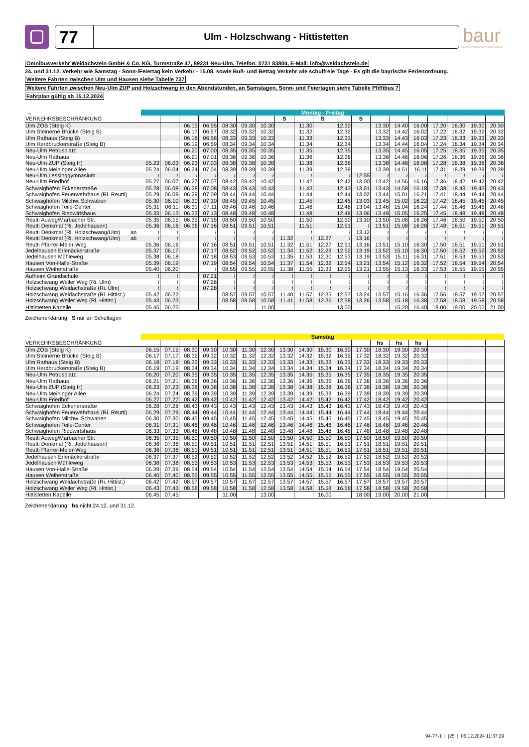77
Ulm - Holzschwang - Hittistetten
baur
Omnibus Weidachstein GmbH&CoKG
Omnibusverkehr Weidachstein GmbH & Co. KG, Turmstraße 47, 89231 Neu-Ulm, Telefon: 0731 83804, E-Mail: info@weidachstein.de
24. und 31.12. Verkehr wie Samstag - Sonn-/Feiertag kein Verkehr - 15.08. sowie Buß- und Bettag Verkehr wie schulfreie Tage - Es gilt die bayrische Ferienordnung.
Weitere Fahrten zwischen Ulm und Hausen siehe Tabelle 737
Weitere Fahrten zwischen Neu-Ulm ZUP und Holzschwang in den Abendstunden, an Samstagen, Sonn- und Feiertagen siehe Tabelle Pfiffibus 7
Fahrplan gültig ab 15.12.2024
| → | | Montag - Freitag | | | | | | | | | | | | | | | | | | |
| --- | --- | --- | --- | --- | --- | --- | --- | --- | --- | --- | --- | --- | --- | --- | --- | --- | --- | --- | --- | --- |
| VERKEHRSBESCHRÄNKUNG | | | | | | | | | S | | S | | S | | | | | | | |
| Ulm ZOB (Steig K) | | | | 06.15 | 06.55 | 08.30 | 09.30 | 10.30 | | 11.30 | | 12.30 | | 13.30 | 14.40 | 16.00 | 17.20 | 18.30 | 19.30 | 20.30 |
| Ulm Steinerne Brücke (Steig B) | | | | 06.17 | 06.57 | 08.32 | 09.32 | 10.32 | | 11.32 | | 12.32 | | 13.32 | 14.42 | 16.02 | 17.22 | 18.32 | 19.32 | 20.32 |
| Ulm Rathaus (Steig B) | | | | 06.18 | 06.58 | 08.33 | 09.33 | 10.33 | | 11.33 | | 12.33 | | 13.33 | 14.43 | 16.03 | 17.23 | 18.33 | 19.33 | 20.33 |
| Ulm Herdbruckerstraße (Steig B) | | | | 06.19 | 06.59 | 08.34 | 09.34 | 10.34 | | 11.34 | | 12.34 | | 13.34 | 14.44 | 16.04 | 17.24 | 18.34 | 19.34 | 20.34 |
| Neu-Ulm Petrusplatz | | | | 06.20 | 07.00 | 08.35 | 09.35 | 10.35 | | 11.35 | | 12.35 | | 13.35 | 14.45 | 16.05 | 17.25 | 18.35 | 19.35 | 20.35 |
| Neu-Ulm Rathaus | | | | 06.21 | 07.01 | 08.36 | 09.36 | 10.36 | | 11.36 | | 12.36 | | 13.36 | 14.46 | 16.06 | 17.26 | 18.36 | 19.36 | 20.36 |
| Neu-Ulm ZUP (Steig H) | | 05.23 | 06.03 | 06.23 | 07.03 | 08.38 | 09.38 | 10.38 | | 11.38 | | 12.38 | | 13.38 | 14.48 | 16.08 | 17.28 | 18.38 | 19.38 | 20.38 |
| Neu-Ulm Meininger Allee | | 05.24 | 06.04 | 06.24 | 07.04 | 08.39 | 09.39 | 10.39 | | 11.39 | | 12.39 | | 13.39 | 14.51 | 16.11 | 17.31 | 18.39 | 19.39 | 20.39 |
| Neu-Ulm Lessinggymnasium | | ≀ | ≀ | ≀ | ≀ | ≀ | ≀ | ≀ | | ≀ | | ≀ | 12.55 | ≀ | ≀ | ≀ | ≀ | ≀ | ≀ | ≀ |
| Neu-Ulm Friedhof | | 05.27 | 06.07 | 06.27 | 07.07 | 08.42 | 09.42 | 10.42 | | 11.42 | | 12.42 | 13.00 | 13.42 | 14.56 | 16.16 | 17.36 | 18.42 | 19.42 | 20.42 |
| Schwaighofen Eckenerstraße | | 05.28 | 06.08 | 06.28 | 07.08 | 08.43 | 09.43 | 10.43 | | 11.43 | | 12.43 | 13.01 | 13.43 | 14.58 | 16.18 | 17.38 | 18.43 | 19.43 | 20.43 |
| Schwaighofen Feuerwehrhaus (Ri. Reutti) | | 05.29 | 06.09 | 06.29 | 07.09 | 08.44 | 09.44 | 10.44 | | 11.44 | | 12.44 | 13.02 | 13.44 | 15.01 | 16.21 | 17.41 | 18.44 | 19.44 | 20.44 |
| Schwaighofen Milchw. Schwaben | | 05.30 | 06.10 | 06.30 | 07.10 | 08.45 | 09.45 | 10.45 | | 11.45 | | 12.45 | 13.03 | 13.45 | 15.02 | 16.22 | 17.42 | 18.45 | 19.45 | 20.45 |
| Schwaighofen Teile-Center | | 05.31 | 06.11 | 06.31 | 07.11 | 08.46 | 09.46 | 10.46 | | 11.46 | | 12.46 | 13.04 | 13.46 | 15.04 | 16.24 | 17.44 | 18.46 | 19.46 | 20.46 |
| Schwaighofen Riedwirtshaus | | 05.33 | 06.13 | 06.33 | 07.13 | 08.48 | 09.48 | 10.48 | | 11.48 | | 12.48 | 13.06 | 13.48 | 15.05 | 16.25 | 17.45 | 18.48 | 19.48 | 20.48 |
| Reutti Auweg/Marbacher Str. | | 05.35 | 06.15 | 06.35 | 07.15 | 08.50 | 09.50 | 10.50 | | 11.50 | | 12.50 | 13.10 | 13.50 | 15.06 | 16.26 | 17.46 | 18.50 | 19.50 | 20.50 |
| Reutti Denkmal (Ri. Jedelhausen) | | 05.36 | 06.16 | 06.36 | 07.16 | 08.51 | 09.51 | 10.51 | | 11.51 | | 12.51 | ≀ | 13.51 | 15.08 | 16.28 | 17.48 | 18.51 | 19.51 | 20.51 |
| Reutti Denkmal (Ri. Holzschwang/Ulm) | an | ≀ | ≀ | | ≀ | ≀ | ≀ | ≀ | | ≀ | | ≀ | 13.12 | ≀ | ≀ | ≀ | ≀ | ≀ | ≀ | ≀ |
| Reutti Denkmal (Ri. Holzschwang/Ulm) | ab | ≀ | ≀ | | ≀ | ≀ | ≀ | ≀ | 11.32 | ≀ | 12.27 | ≀ | 13.16 | ≀ | ≀ | ≀ | ≀ | ≀ | ≀ | ≀ |
| Reutti Pfarrer-Meier-Weg | | 05.36 | 06.16 | | 07.16 | 08.51 | 09.51 | 10.51 | 11.32 | 11.51 | 12.27 | 12.51 | 13.16 | 13.51 | 15.10 | 16.30 | 17.50 | 18.51 | 19.51 | 20.51 |
| Jedelhausen Erlenäckerstraße | | 05.37 | 06.17 | | 07.17 | 08.52 | 09.52 | 10.52 | 11.34 | 11.52 | 12.29 | 12.52 | 13.19 | 13.52 | 15.10 | 16.30 | 17.50 | 18.52 | 19.52 | 20.52 |
| Jedelhausen Mühleweg | | 05.38 | 06.18 | | 07.18 | 08.53 | 09.53 | 10.53 | 11.35 | 11.53 | 12.30 | 12.53 | 13.19 | 13.53 | 15.11 | 16.31 | 17.51 | 18.53 | 19.53 | 20.53 |
| Hausen Von-Halle-Straße | | 05.39 | 06.19 | | 07.19 | 08.54 | 09.54 | 10.54 | 11.37 | 11.54 | 12.32 | 12.54 | 13.21 | 13.54 | 15.12 | 16.32 | 17.52 | 18.54 | 19.54 | 20.54 |
| Hausen Weiherstraße | | 05.40 | 06.20 | | ≀ | 08.55 | 09.55 | 10.55 | 11.38 | 11.55 | 12.33 | 12.55 | 13.21 | 13.55 | 15.13 | 16.33 | 17.53 | 18.55 | 19.55 | 20.55 |
| Aufheim Grundschule | | ≀ | ≀ | | 07.21 | ≀ | ≀ | ≀ | ≀ | ≀ | ≀ | ≀ | ≀ | ≀ | ≀ | ≀ | ≀ | ≀ | ≀ | ≀ |
| Holzschwang Weiler Weg (Ri. Ulm) | | ≀ | ≀ | | 07.26 | ≀ | ≀ | ≀ | ≀ | ≀ | ≀ | ≀ | ≀ | ≀ | ≀ | ≀ | ≀ | ≀ | ≀ | ≀ |
| Holzschwang Weidachstraße (Ri. Ulm) | | ≀ | ≀ | | 07.28 | ≀ | ≀ | ≀ | ≀ | ≀ | ≀ | ≀ | ≀ | ≀ | ≀ | ≀ | ≀ | ≀ | ≀ | ≀ |
| Holzschwang Weidachstraße (Ri. Hittist.) | | 05.42 | 06.22 | | | 08.57 | 09.57 | 10.57 | 11.40 | 11.57 | 12.35 | 12.57 | 13.24 | 13.57 | 15.16 | 16.36 | 17.56 | 18.57 | 19.57 | 20.57 |
| Holzschwang Weiler Weg (Ri. Hittist.) | | 05.43 | 06.23 | | | 08.58 | 09.58 | 10.58 | 11.41 | 11.58 | 12.36 | 12.58 | 13.26 | 13.58 | 15.18 | 16.38 | 17.58 | 18.58 | 19.58 | 20.58 |
| Hittistetten Kapelle | | 05.45 | 06.25 | | | | | 11.00 | | | | 13.00 | | | 15.20 | 16.40 | 18.00 | 19.00 | 20.00 | 21.00 |
Zeichenerklärung: S nur an Schultagen
| → | Samstag | | | | | | | | | | | | | | | | | | |
| --- | --- | --- | --- | --- | --- | --- | --- | --- | --- | --- | --- | --- | --- | --- | --- | --- | --- | --- | --- |
| VERKEHRSBESCHRÄNKUNG | | | | | | | | | | | | | hs | hs | hs | | | | |
| Ulm ZOB (Steig K) | 06.15 | 07.15 | 08.30 | 09.30 | 10.30 | 11.30 | 12.30 | 13.30 | 14.30 | 15.30 | 16.30 | 17.30 | 18.30 | 19.30 | 20.30 | | | | |
| Ulm Steinerne Brücke (Steig B) | 06.17 | 07.17 | 08.32 | 09.32 | 10.32 | 11.32 | 12.32 | 13.32 | 14.32 | 15.32 | 16.32 | 17.32 | 18.32 | 19.32 | 20.32 | | | | |
| Ulm Rathaus (Steig B) | 06.18 | 07.18 | 08.33 | 09.33 | 10.33 | 11.33 | 12.33 | 13.33 | 14.33 | 15.33 | 16.33 | 17.33 | 18.33 | 19.33 | 20.33 | | | | |
| Ulm Herdbruckerstraße (Steig B) | 06.19 | 07.19 | 08.34 | 09.34 | 10.34 | 11.34 | 12.34 | 13.34 | 14.34 | 15.34 | 16.34 | 17.34 | 18.34 | 19.34 | 20.34 | | | | |
| Neu-Ulm Petrusplatz | 06.20 | 07.20 | 08.35 | 09.35 | 10.35 | 11.35 | 12.35 | 13.35 | 14.35 | 15.35 | 16.35 | 17.35 | 18.35 | 19.35 | 20.35 | | | | |
| Neu-Ulm Rathaus | 06.21 | 07.21 | 08.36 | 09.36 | 10.36 | 11.36 | 12.36 | 13.36 | 14.36 | 15.36 | 16.36 | 17.36 | 18.36 | 19.36 | 20.36 | | | | |
| Neu-Ulm ZUP (Steig H) | 06.23 | 07.23 | 08.38 | 09.38 | 10.38 | 11.38 | 12.38 | 13.38 | 14.38 | 15.38 | 16.38 | 17.38 | 18.38 | 19.38 | 20.38 | | | | |
| Neu-Ulm Meininger Allee | 06.24 | 07.24 | 08.39 | 09.39 | 10.39 | 11.39 | 12.39 | 13.39 | 14.39 | 15.39 | 16.39 | 17.39 | 18.39 | 19.39 | 20.39 | | | | |
| Neu-Ulm Friedhof | 06.27 | 07.27 | 08.42 | 09.42 | 10.42 | 11.42 | 12.42 | 13.42 | 14.42 | 15.42 | 16.42 | 17.42 | 18.42 | 19.42 | 20.42 | | | | |
| Schwaighofen Eckenerstraße | 06.28 | 07.28 | 08.43 | 09.43 | 10.43 | 11.43 | 12.43 | 13.43 | 14.43 | 15.43 | 16.43 | 17.43 | 18.43 | 19.43 | 20.43 | | | | |
| Schwaighofen Feuerwehrhaus (Ri. Reutti) | 06.29 | 07.29 | 08.44 | 09.44 | 10.44 | 11.44 | 12.44 | 13.44 | 14.44 | 15.44 | 16.44 | 17.44 | 18.44 | 19.44 | 20.44 | | | | |
| Schwaighofen Milchw. Schwaben | 06.30 | 07.30 | 08.45 | 09.45 | 10.45 | 11.45 | 12.45 | 13.45 | 14.45 | 15.45 | 16.45 | 17.45 | 18.45 | 19.45 | 20.45 | | | | |
| Schwaighofen Teile-Center | 06.31 | 07.31 | 08.46 | 09.46 | 10.46 | 11.46 | 12.46 | 13.46 | 14.46 | 15.46 | 16.46 | 17.46 | 18.46 | 19.46 | 20.46 | | | | |
| Schwaighofen Riedwirtshaus | 06.33 | 07.33 | 08.48 | 09.48 | 10.48 | 11.48 | 12.48 | 13.48 | 14.48 | 15.48 | 16.48 | 17.48 | 18.48 | 19.48 | 20.48 | | | | |
| Reutti Auweg/Marbacher Str. | 06.35 | 07.35 | 08.50 | 09.50 | 10.50 | 11.50 | 12.50 | 13.50 | 14.50 | 15.50 | 16.50 | 17.50 | 18.50 | 19.50 | 20.50 | | | | |
| Reutti Denkmal (Ri. Jedelhausen) | 06.36 | 07.36 | 08.51 | 09.51 | 10.51 | 11.51 | 12.51 | 13.51 | 14.51 | 15.51 | 16.51 | 17.51 | 18.51 | 19.51 | 20.51 | | | | |
| Reutti Pfarrer-Meier-Weg | 06.36 | 07.36 | 08.51 | 09.51 | 10.51 | 11.51 | 12.51 | 13.51 | 14.51 | 15.51 | 16.51 | 17.51 | 18.51 | 19.51 | 20.51 | | | | |
| Jedelhausen Erlenäckerstraße | 06.37 | 07.37 | 08.52 | 09.52 | 10.52 | 11.52 | 12.52 | 13.52 | 14.52 | 15.52 | 16.52 | 17.52 | 18.52 | 19.52 | 20.52 | | | | |
| Jedelhausen Mühleweg | 06.38 | 07.38 | 08.53 | 09.53 | 10.53 | 11.53 | 12.53 | 13.53 | 14.53 | 15.53 | 16.53 | 17.53 | 18.53 | 19.53 | 20.53 | | | | |
| Hausen Von-Halle-Straße | 06.39 | 07.39 | 08.54 | 09.54 | 10.54 | 11.54 | 12.54 | 13.54 | 14.54 | 15.54 | 16.54 | 17.54 | 18.54 | 19.54 | 20.54 | | | | |
| Hausen Weiherstraße | 06.40 | 07.40 | 08.55 | 09.55 | 10.55 | 11.55 | 12.55 | 13.55 | 14.55 | 15.55 | 16.55 | 17.55 | 18.55 | 19.55 | 20.55 | | | | |
| Holzschwang Weidachstraße (Ri. Hittist.) | 06.42 | 07.42 | 08.57 | 09.57 | 10.57 | 11.57 | 12.57 | 13.57 | 14.57 | 15.57 | 16.57 | 17.57 | 18.57 | 19.57 | 20.57 | | | | |
| Holzschwang Weiler Weg (Ri. Hittist.) | 06.43 | 07.43 | 08.58 | 09.58 | 10.58 | 11.58 | 12.58 | 13.58 | 14.58 | 15.58 | 16.58 | 17.58 | 18.58 | 19.58 | 20.58 | | | | |
| Hittistetten Kapelle | 06.45 | 07.45 | | | 11.00 | | 13.00 | | | 16.00 | | 18.00 | 19.00 | 20.00 | 21.00 | | | | |
Zeichenerklärung: hs nicht 24.12. und 31.12.
94-77-1 | j25 | 06.12.2024 11:37:29